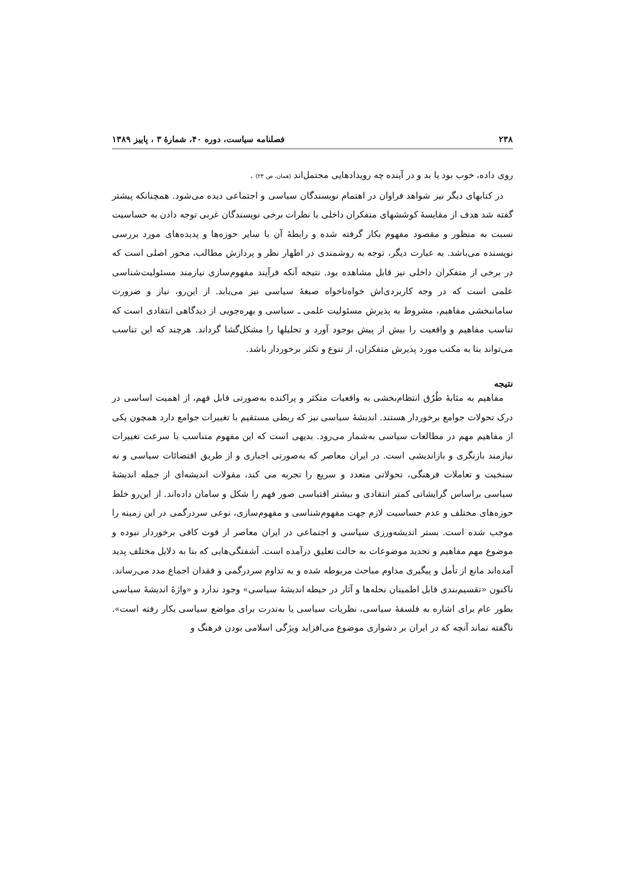۲۳۸ فصلنامه سیاست، دوره ۴۰، شمارهٔ ۳ ، پاییز ۱۳۸۹
روی داده، خوب بود یا بد و در آینده چه رویدادهایی محتمل‌اند (همان، ص ۲۴) .
در کتابهای دیگر نیز شواهد فراوان در اهتمام نویسندگان سیاسی و اجتماعی دیده می‌شود. همچنانکه پیشتر گفته شد هدف از مقایسهٔ کوششهای متفکران داخلی با نظرات برخی نویسندگان غربی توجه دادن به حساسیت نسبت به منظور و مقصود مفهوم بکار گرفته شده و رابطهٔ آن با سایر حوزه‌ها و پدیده‌های مورد بررسی نویسنده می‌باشد. به عبارت دیگر، توجه به روشمندی در اظهار نظر و پردازش مطالب، محور اصلی است که در برخی از متفکران داخلی نیز قابل مشاهده بود. نتیجه آنکه فرآیند مفهوم‌سازی نیازمند مسئولیت‌شناسی علمی است که در وجه کاربردی‌اش خواه‌ناخواه صبغهٔ سیاسی نیز می‌یابد. از این‌رو، نیاز و ضرورت سامانبخشی مفاهیم، مشروط به پذیرش مسئولیت علمی ـ سیاسی و بهره‌جویی از دیدگاهی انتقادی است که تناسب مفاهیم و واقعیت را بیش از پیش بوجود آورد و تحلیلها را مشکل‌گشا گرداند. هرچند که این تناسب می‌تواند بنا به مکتب مورد پذیرش متفکران، از تنوع و تکثر برخوردار باشد.
نتیجه
مفاهیم به مثابهٔ طُرُق انتظام‌بخشی به واقعیات متکثر و پراکنده به‌صورتی قابل فهم، از اهمیت اساسی در درک تحولات جوامع برخوردار هستند. اندیشهٔ سیاسی نیز که ربطی مستقیم با تغییرات جوامع دارد همچون یکی از مفاهیم مهم در مطالعات سیاسی به‌شمار می‌رود. بدیهی است که این مفهوم متناسب با سرعت تغییرات نیازمند بازنگری و بازاندیشی است. در ایران معاصر که به‌صورتی اجباری و از طریق اقتضائات سیاسی و نه سنخیت و تعاملات فرهنگی، تحولاتی متعدد و سریع را تجربه می کند، مقولات اندیشه‌ای از جمله اندیشهٔ سیاسی براساس گرایشاتی کمتر انتقادی و بیشتر اقتباسی صور فهم را شکل و سامان داده‌اند. از این‌رو خلط حوزه‌های مختلف و عدم حساسیت لازم جهت مفهوم‌شناسی و مفهوم‌سازی، نوعی سردرگمی در این زمینه را موجب شده است. بستر اندیشه‌ورزی سیاسی و اجتماعی در ایران معاصر از قوت کافی برخوردار نبوده و موضوع مهم مفاهیم و تحدید موضوعات به حالت تعلیق درآمده است. آشفتگی‌هایی که بنا به دلایل مختلف پدید آمده‌اند مانع از تأمل و پیگیری مداوم مباحث مربوطه شده و به تداوم سردرگمی و فقدان اجماع مدد می‌رساند. تاکنون «تقسیم‌بندی قابل اطمینان نحله‌ها و آثار در حیطه اندیشهٔ سیاسی» وجود ندارد و «واژهٔ اندیشهٔ سیاسی بطور عام برای اشاره به فلسفهٔ سیاسی، نظریات سیاسی یا به‌ندرت برای مواضع سیاسی بکار رفته است». ناگفته نماند آنچه که در ایران بر دشواری موضوع می‌افزاید ویژگی اسلامی بودن فرهنگ و